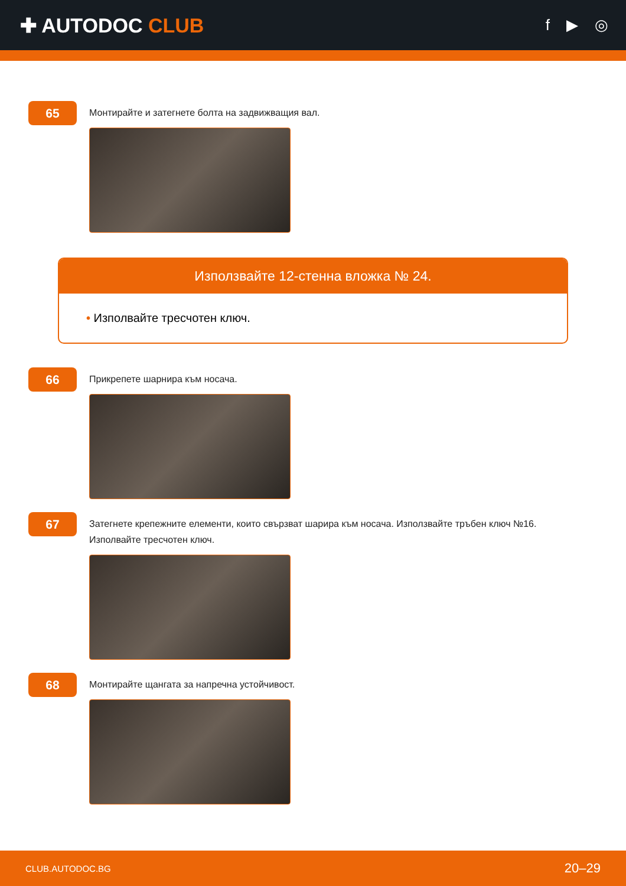✚ AUTODOC CLUB
f ▶ ◎
65
Монтирайте и затегнете болта на задвижващия вал.
Използвайте 12-стенна вложка № 24.
• Изполвайте тресчотен ключ.
66
Прикрепете шарнира към носача.
67
Затегнете крепежните елементи, които свързват шарира към носача. Използвайте тръбен ключ №16.
Изполвайте тресчотен ключ.
68
Монтирайте щангата за напречна устойчивост.
CLUB.AUTODOC.BG 20–29